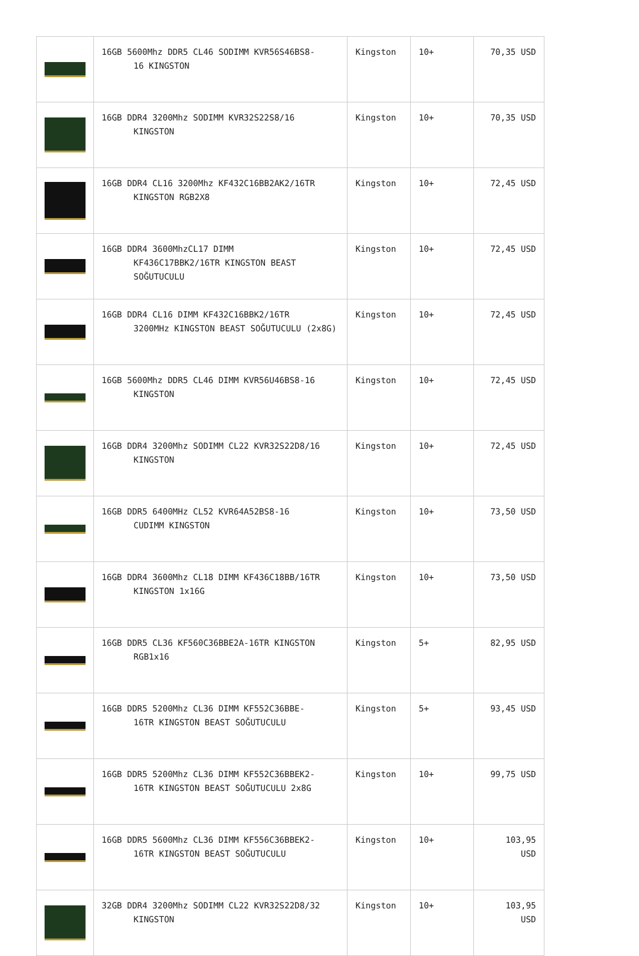| | 16GB 5600Mhz DDR5 CL46 SODIMM KVR56S46BS8- 16 KINGSTON | Kingston | 10+ | 70,35 USD |
| | 16GB DDR4 3200Mhz SODIMM KVR32S22S8/16 KINGSTON | Kingston | 10+ | 70,35 USD |
| | 16GB DDR4 CL16 3200Mhz KF432C16BB2AK2/16TR KINGSTON RGB2X8 | Kingston | 10+ | 72,45 USD |
| | 16GB DDR4 3600MhzCL17 DIMM KF436C17BBK2/16TR KINGSTON BEAST SOĞUTUCULU | Kingston | 10+ | 72,45 USD |
| | 16GB DDR4 CL16 DIMM KF432C16BBK2/16TR 3200MHz KINGSTON BEAST SOĞUTUCULU (2x8G) | Kingston | 10+ | 72,45 USD |
| | 16GB 5600Mhz DDR5 CL46 DIMM KVR56U46BS8-16 KINGSTON | Kingston | 10+ | 72,45 USD |
| | 16GB DDR4 3200Mhz SODIMM CL22 KVR32S22D8/16 KINGSTON | Kingston | 10+ | 72,45 USD |
| | 16GB DDR5 6400MHz CL52 KVR64A52BS8-16 CUDIMM KINGSTON | Kingston | 10+ | 73,50 USD |
| | 16GB DDR4 3600Mhz CL18 DIMM KF436C18BB/16TR KINGSTON 1x16G | Kingston | 10+ | 73,50 USD |
| | 16GB DDR5 CL36 KF560C36BBE2A-16TR KINGSTON RGB1x16 | Kingston | 5+ | 82,95 USD |
| | 16GB DDR5 5200Mhz CL36 DIMM KF552C36BBE- 16TR KINGSTON BEAST SOĞUTUCULU | Kingston | 5+ | 93,45 USD |
| | 16GB DDR5 5200Mhz CL36 DIMM KF552C36BBEK2- 16TR KINGSTON BEAST SOĞUTUCULU 2x8G | Kingston | 10+ | 99,75 USD |
| | 16GB DDR5 5600Mhz CL36 DIMM KF556C36BBEK2- 16TR KINGSTON BEAST SOĞUTUCULU | Kingston | 10+ | 103,95 USD |
| | 32GB DDR4 3200Mhz SODIMM CL22 KVR32S22D8/32 KINGSTON | Kingston | 10+ | 103,95 USD |